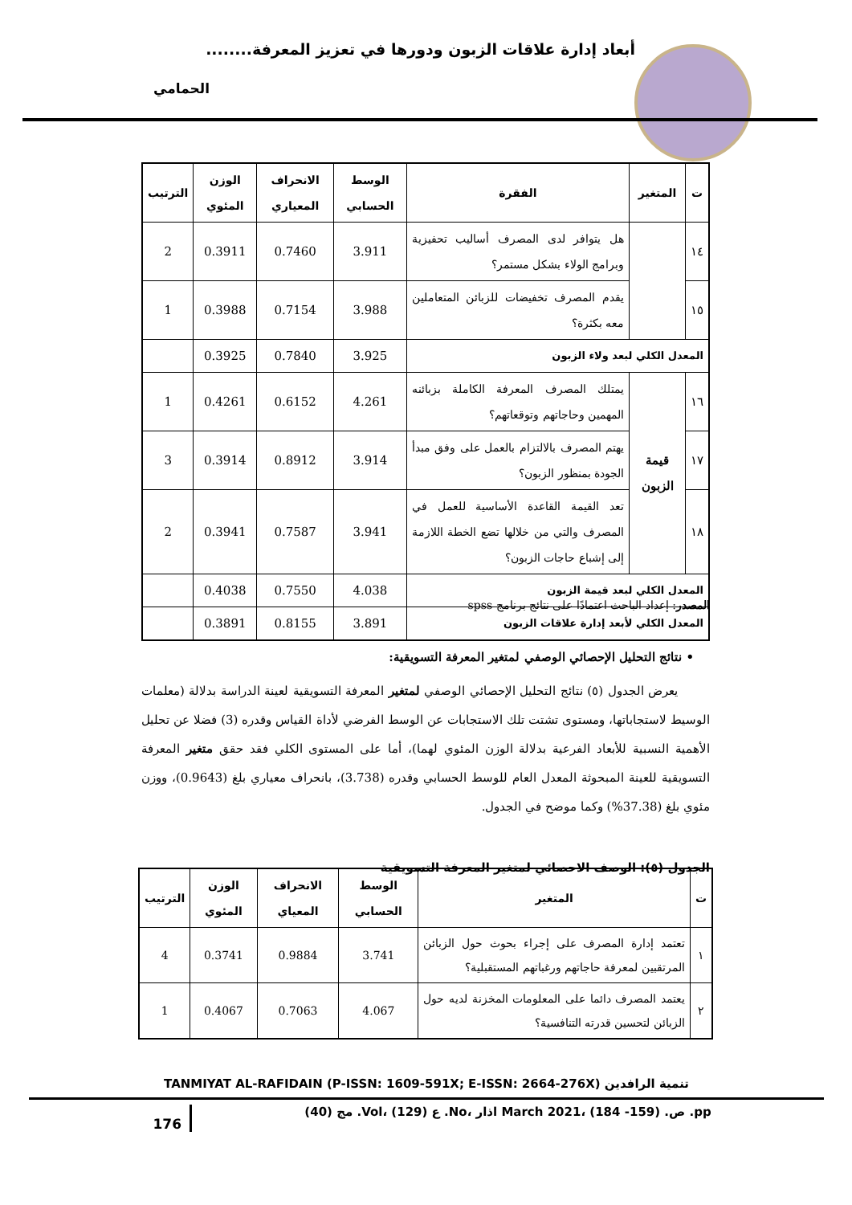أبعاد إدارة علاقات الزبون ودورها في تعزيز المعرفة........
الحمامي
| ت | المتغير | الفقرة | الوسط الحسابي | الانحراف المعياري | الوزن المئوي | الترتيب |
| --- | --- | --- | --- | --- | --- | --- |
| ١٤ | | هل يتوافر لدى المصرف أساليب تحفيزية وبرامج الولاء بشكل مستمر؟ | 3.911 | 0.7460 | 0.3911 | 2 |
| ١٥ | | يقدم المصرف تخفيضات للزبائن المتعاملين معه بكثرة؟ | 3.988 | 0.7154 | 0.3988 | 1 |
| المعدل الكلي لبعد ولاء الزبون | | | 3.925 | 0.7840 | 0.3925 | |
| ١٦ | قيمة الزبون | يمتلك المصرف المعرفة الكاملة بزبائنه المهمين وحاجاتهم وتوقعاتهم؟ | 4.261 | 0.6152 | 0.4261 | 1 |
| ١٧ | | يهتم المصرف بالالتزام بالعمل على وفق مبدأ الجودة بمنظور الزبون؟ | 3.914 | 0.8912 | 0.3914 | 3 |
| ١٨ | | تعد القيمة القاعدة الأساسية للعمل في المصرف والتي من خلالها تضع الخطة اللازمة إلى إشباع حاجات الزبون؟ | 3.941 | 0.7587 | 0.3941 | 2 |
| المعدل الكلي لبعد قيمة الزبون | | | 4.038 | 0.7550 | 0.4038 | |
| المعدل الكلي لأبعد إدارة علاقات الزبون | | | 3.891 | 0.8155 | 0.3891 | |
المصدر: إعداد الباحث اعتمادًا على نتائج برنامج spss
• نتائج التحليل الإحصائي الوصفي لمتغير المعرفة التسويقية:
يعرض الجدول (٥) نتائج التحليل الإحصائي الوصفي لمتغير المعرفة التسويقية لعينة الدراسة بدلالة (معلمات الوسيط لاستجاباتها، ومستوى تشتت تلك الاستجابات عن الوسط الفرضي لأداة القياس وقدره (3) فضلا عن تحليل الأهمية النسبية للأبعاد الفرعية بدلالة الوزن المئوي لهما)، أما على المستوى الكلي فقد حقق متغير المعرفة التسويقية للعينة المبحوثة المعدل العام للوسط الحسابي وقدره (3.738)، بانحراف معياري بلغ (0.9643)، ووزن مئوي بلغ (37.38%) وكما موضح في الجدول.
الجدول (٥): الوصف الاحصائي لمتغير المعرفة التسويقية
| ت | المتغير | الوسط الحسابي | الانحراف المعياي | الوزن المئوي | الترتيب |
| --- | --- | --- | --- | --- | --- |
| ١ | تعتمد إدارة المصرف على إجراء بحوث حول الزبائن المرتقبين لمعرفة حاجاتهم ورغباتهم المستقبلية؟ | 3.741 | 0.9884 | 0.3741 | 4 |
| ٢ | يعتمد المصرف دائما على المعلومات المخزنة لديه حول الزبائن لتحسين قدرته التنافسية؟ | 4.067 | 0.7063 | 0.4067 | 1 |
TANMIYAT AL-RAFIDAIN (P-ISSN: 1609-591X; E-ISSN: 2664-276X) تنمية الرافدين
176
مج (40) .Vol، ع (129) .No، اذار March 2021، ص. (159- 184) .pp